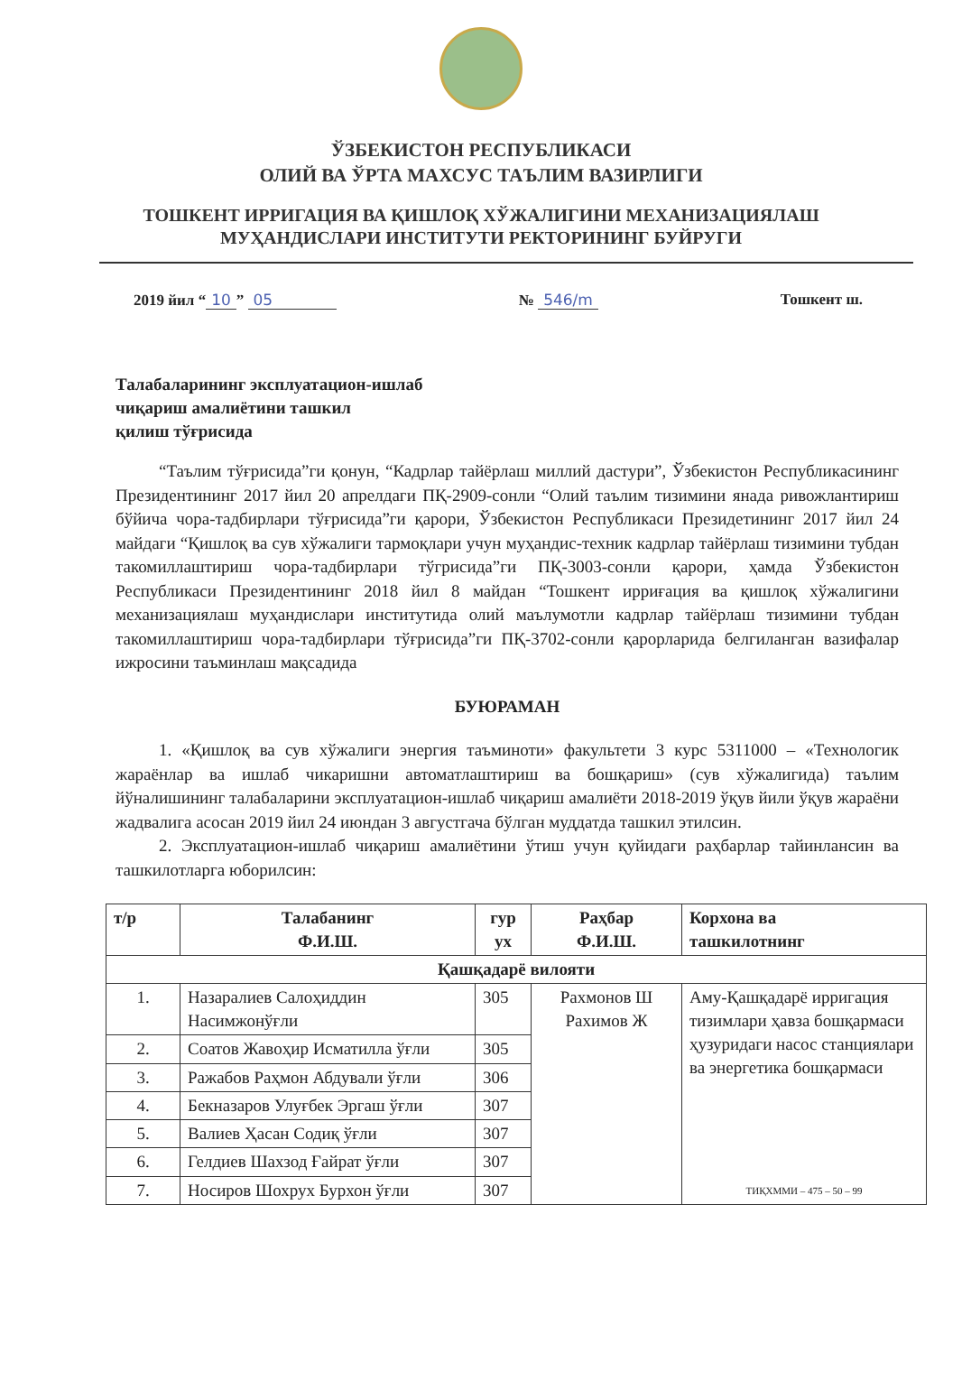ЎЗБЕКИСТОН РЕСПУБЛИКАСИ
ОЛИЙ ВА ЎРТА МАХСУС ТАЪЛИМ ВАЗИРЛИГИ
ТОШКЕНТ ИРРИГАЦИЯ ВА ҚИШЛОҚ ХЎЖАЛИГИНИ МЕХАНИЗАЦИЯЛАШ
МУҲАНДИСЛАРИ ИНСТИТУТИ РЕКТОРИНИНГ БУЙРУГИ
2019 йил “10” 05 № 546/m Тошкент ш.
Талабаларининг эксплуатацион-ишлаб
чиқариш амалиётини ташкил
қилиш тўғрисида
“Таълим тўғрисида”ги қонун, “Кадрлар тайёрлаш миллий дастури”, Ўзбекистон Республикасининг Президентининг 2017 йил 20 апрелдаги ПҚ-2909-сонли “Олий таълим тизимини янада ривожлантириш бўйича чора-тадбирлари тўғрисида”ги қарори, Ўзбекистон Республикаси Президетининг 2017 йил 24 майдаги “Қишлоқ ва сув хўжалиги тармоқлари учун муҳандис-техник кадрлар тайёрлаш тизимини тубдан такомиллаштириш чора-тадбирлари тўгрисида”ги ПҚ-3003-сонли қарори, ҳамда Ўзбекистон Республикаси Президентининг 2018 йил 8 майдан “Тошкент ирриғация ва қишлоқ хўжалигини механизациялаш муҳандислари институтида олий маълумотли кадрлар тайёрлаш тизимини тубдан такомиллаштириш чора-тадбирлари тўғрисида”ги ПҚ-3702-сонли қарорларида белгиланган вазифалар ижросини таъминлаш мақсадида
БУЮРАМАН
1. «Қишлоқ ва сув хўжалиги энергия таъминоти» факультети 3 курс 5311000 – «Технологик жараёнлар ва ишлаб чикаришни автоматлаштириш ва бошқариш» (сув хўжалигида) таълим йўналишининг талабаларини эксплуатацион-ишлаб чиқариш амалиёти 2018-2019 ўқув йили ўқув жараёни жадвалига асосан 2019 йил 24 июндан 3 августгача бўлган муддатда ташкил этилсин.
2. Эксплуатацион-ишлаб чиқариш амалиётини ўтиш учун қуйидаги раҳбарлар тайинлансин ва ташкилотларга юборилсин:
| т/р | Талабанинг Ф.И.Ш. | гур ух | Раҳбар Ф.И.Ш. | Корхона ва ташкилотнинг |
| --- | --- | --- | --- | --- |
| Қашқадарё вилояти | | | | |
| 1. | Назаралиев Салоҳиддин Насимжонўғли | 305 | Рахмонов Ш Рахимов Ж | Аму-Қашқадарё ирригация тизимлари ҳавза бошқармаси ҳузуридаги насос станциялари ва энергетика бошқармаси ТИҚХММИ – 475 – 50 – 99 |
| 2. | Соатов Жавоҳир Исматилла ўғли | 305 | | |
| 3. | Ражабов Раҳмон Абдували ўғли | 306 | | |
| 4. | Бекназаров Улуғбек Эргаш ўғли | 307 | | |
| 5. | Валиев Ҳасан Содиқ ўғли | 307 | | |
| 6. | Гелдиев Шахзод Ғайрат ўғли | 307 | | |
| 7. | Носиров Шохрух Бурхон ўғли | 307 | | |